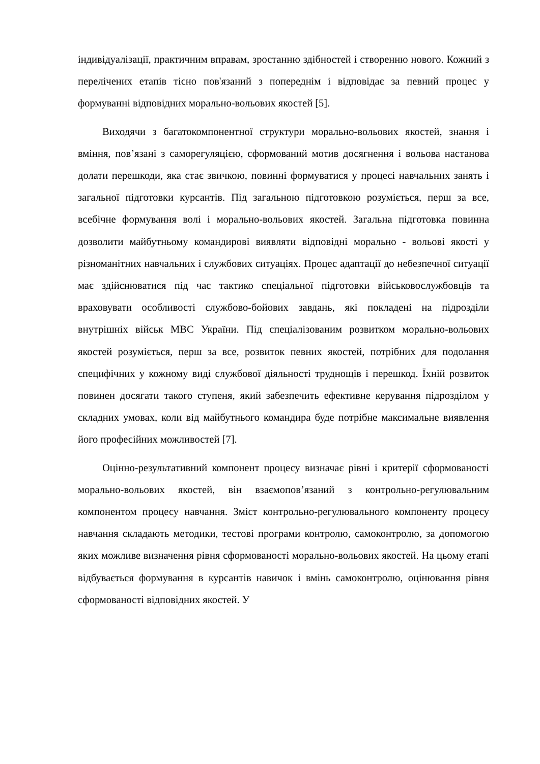індивідуалізації, практичним вправам, зростанню здібностей і створенню нового. Кожний з перелічених етапів тісно пов'язаний з попереднім і відповідає за певний процес у формуванні відповідних морально-вольових якостей [5].
Виходячи з багатокомпонентної структури морально-вольових якостей, знання і вміння, пов’язані з саморегуляцією, сформований мотив досягнення і вольова настанова долати перешкоди, яка стає звичкою, повинні формуватися у процесі навчальних занять і загальної підготовки курсантів. Під загальною підготовкою розуміється, перш за все, всебічне формування волі і морально-вольових якостей. Загальна підготовка повинна дозволити майбутньому командирові виявляти відповідні морально - вольові якості у різноманітних навчальних і службових ситуаціях. Процес адаптації до небезпечної ситуації має здійснюватися під час тактико спеціальної підготовки військовослужбовців та враховувати особливості службово-бойових завдань, які покладені на підрозділи внутрішніх військ МВС України. Під спеціалізованим розвитком морально-вольових якостей розуміється, перш за все, розвиток певних якостей, потрібних для подолання специфічних у кожному виді службової діяльності труднощів і перешкод. Їхній розвиток повинен досягати такого ступеня, який забезпечить ефективне керування підрозділом у складних умовах, коли від майбутнього командира буде потрібне максимальне виявлення його професійних можливостей [7].
Оцінно-результативний компонент процесу визначає рівні і критерії сформованості морально-вольових якостей, він взаємопов’язаний з контрольно-регулювальним компонентом процесу навчання. Зміст контрольно-регулювального компоненту процесу навчання складають методики, тестові програми контролю, самоконтролю, за допомогою яких можливе визначення рівня сформованості морально-вольових якостей. На цьому етапі відбувається формування в курсантів навичок і вмінь самоконтролю, оцінювання рівня сформованості відповідних якостей. У